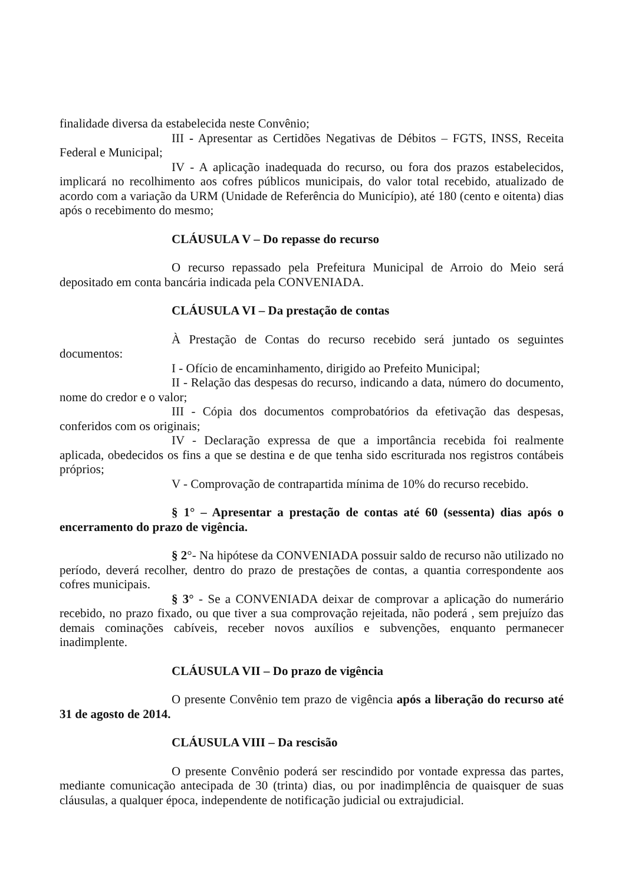finalidade diversa da estabelecida neste Convênio;
III - Apresentar as Certidões Negativas de Débitos – FGTS, INSS, Receita Federal e Municipal;
IV - A aplicação inadequada do recurso, ou fora dos prazos estabelecidos, implicará no recolhimento aos cofres públicos municipais, do valor total recebido, atualizado de acordo com a variação da URM (Unidade de Referência do Município), até 180 (cento e oitenta) dias após o recebimento do mesmo;
CLÁUSULA V – Do repasse do recurso
O recurso repassado pela Prefeitura Municipal de Arroio do Meio será depositado em conta bancária indicada pela CONVENIADA.
CLÁUSULA VI – Da prestação de contas
À Prestação de Contas do recurso recebido será juntado os seguintes documentos:
I - Ofício de encaminhamento, dirigido ao Prefeito Municipal;
II - Relação das despesas do recurso, indicando a data, número do documento, nome do credor e o valor;
III - Cópia dos documentos comprobatórios da efetivação das despesas, conferidos com os originais;
IV - Declaração expressa de que a importância recebida foi realmente aplicada, obedecidos os fins a que se destina e de que tenha sido escriturada nos registros contábeis próprios;
V - Comprovação de contrapartida mínima de 10% do recurso recebido.
§ 1° – Apresentar a prestação de contas até 60 (sessenta) dias após o encerramento do prazo de vigência.
§ 2°- Na hipótese da CONVENIADA possuir saldo de recurso não utilizado no período, deverá recolher, dentro do prazo de prestações de contas, a quantia correspondente aos cofres municipais.
§ 3° - Se a CONVENIADA deixar de comprovar a aplicação do numerário recebido, no prazo fixado, ou que tiver a sua comprovação rejeitada, não poderá , sem prejuízo das demais cominações cabíveis, receber novos auxílios e subvenções, enquanto permanecer inadimplente.
CLÁUSULA VII – Do prazo de vigência
O presente Convênio tem prazo de vigência após a liberação do recurso até 31 de agosto de 2014.
CLÁUSULA VIII – Da rescisão
O presente Convênio poderá ser rescindido por vontade expressa das partes, mediante comunicação antecipada de 30 (trinta) dias, ou por inadimplência de quaisquer de suas cláusulas, a qualquer época, independente de notificação judicial ou extrajudicial.